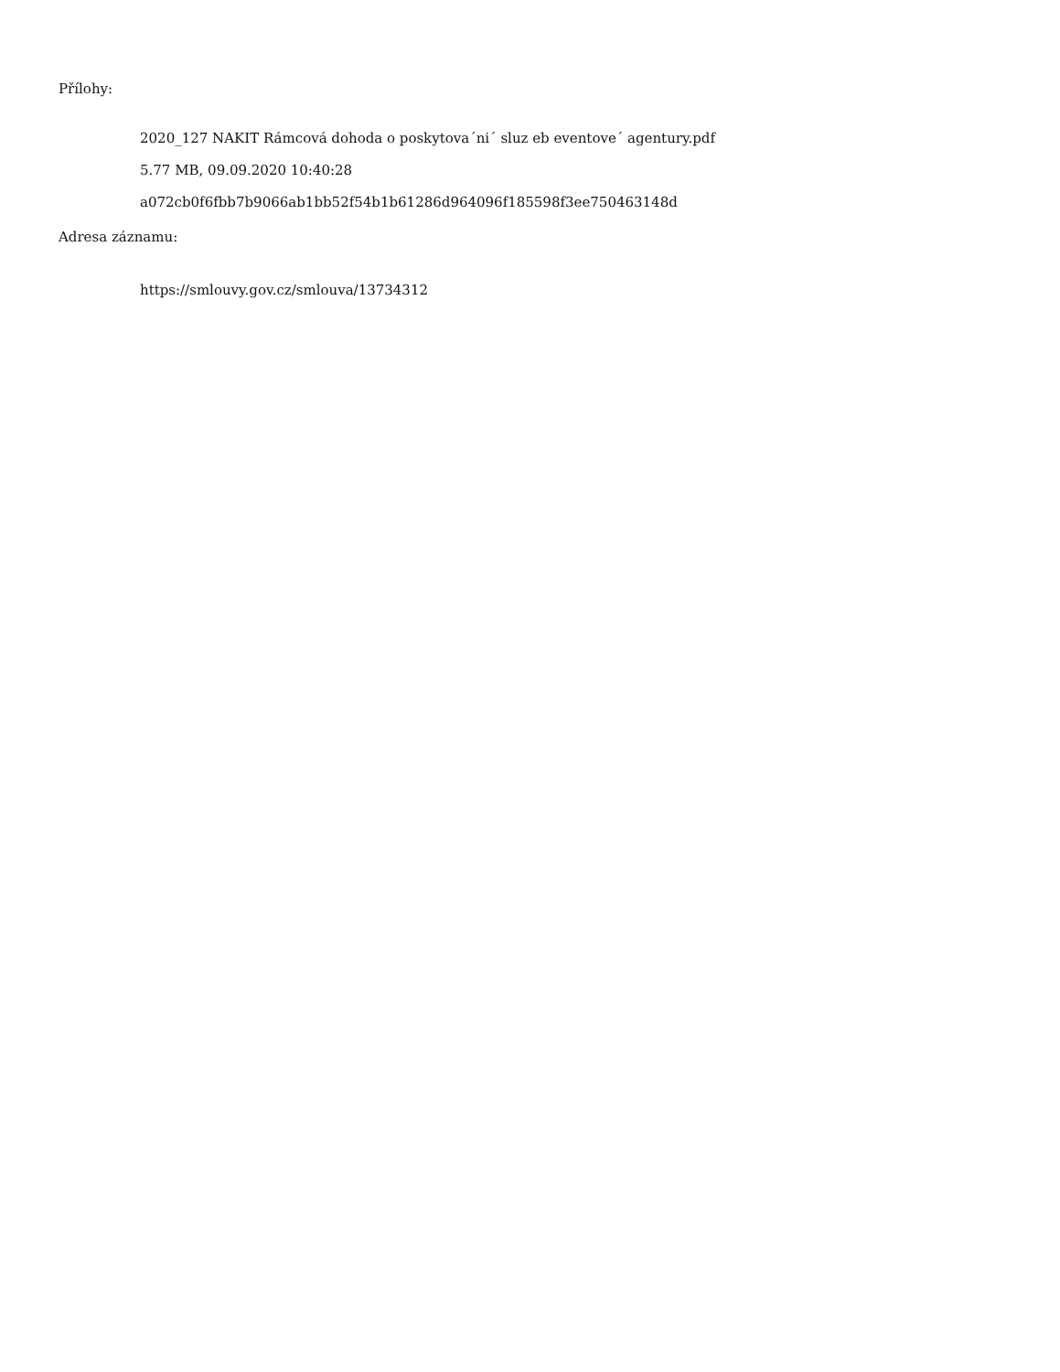Přílohy:
2020_127 NAKIT Rámcová dohoda o poskytova´ni´ sluz eb eventove´ agentury.pdf
5.77 MB, 09.09.2020 10:40:28
a072cb0f6fbb7b9066ab1bb52f54b1b61286d964096f185598f3ee750463148d
Adresa záznamu:
https://smlouvy.gov.cz/smlouva/13734312